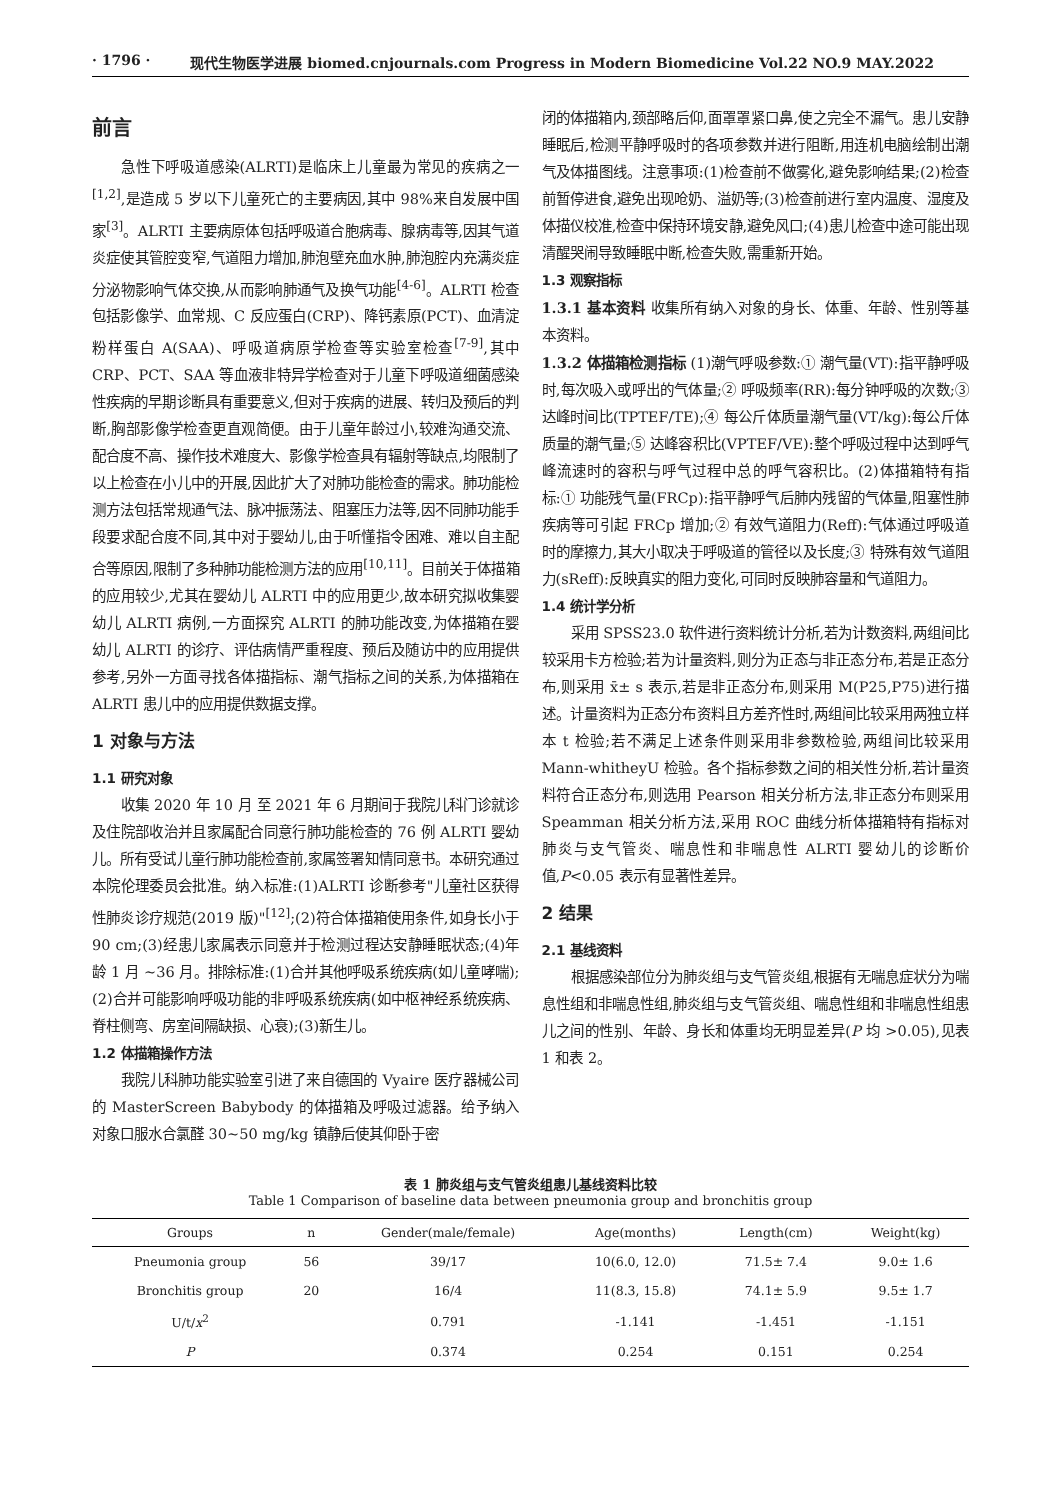· 1796 · 现代生物医学进展 biomed.cnjournals.com Progress in Modern Biomedicine Vol.22 NO.9 MAY.2022
前言
急性下呼吸道感染(ALRTI)是临床上儿童最为常见的疾病之一<sup>[1,2]</sup>,是造成 5 岁以下儿童死亡的主要病因,其中 98%来自发展中国家<sup>[3]</sup>。ALRTI 主要病原体包括呼吸道合胞病毒、腺病毒等,因其气道炎症使其管腔变窄,气道阻力增加,肺泡壁充血水肿,肺泡腔内充满炎症分泌物影响气体交换,从而影响肺通气及换气功能<sup>[4-6]</sup>。ALRTI 检查包括影像学、血常规、C 反应蛋白(CRP)、降钙素原(PCT)、血清淀粉样蛋白 A(SAA)、呼吸道病原学检查等实验室检查<sup>[7-9]</sup>,其中 CRP、PCT、SAA 等血液非特异学检查对于儿童下呼吸道细菌感染性疾病的早期诊断具有重要意义,但对于疾病的进展、转归及预后的判断,胸部影像学检查更直观简便。由于儿童年龄过小,较难沟通交流、配合度不高、操作技术难度大、影像学检查具有辐射等缺点,均限制了以上检查在小儿中的开展,因此扩大了对肺功能检查的需求。肺功能检测方法包括常规通气法、脉冲振荡法、阻塞压力法等,因不同肺功能手段要求配合度不同,其中对于婴幼儿,由于听懂指令困难、难以自主配合等原因,限制了多种肺功能检测方法的应用<sup>[10,11]</sup>。目前关于体描箱的应用较少,尤其在婴幼儿 ALRTI 中的应用更少,故本研究拟收集婴幼儿 ALRTI 病例,一方面探究 ALRTI 的肺功能改变,为体描箱在婴幼儿 ALRTI 的诊疗、评估病情严重程度、预后及随访中的应用提供参考,另外一方面寻找各体描指标、潮气指标之间的关系,为体描箱在 ALRTI 患儿中的应用提供数据支撑。
1 对象与方法
1.1 研究对象
收集 2020 年 10 月 至 2021 年 6 月期间于我院儿科门诊就诊及住院部收治并且家属配合同意行肺功能检查的 76 例 ALRTI 婴幼儿。所有受试儿童行肺功能检查前,家属签署知情同意书。本研究通过本院伦理委员会批准。纳入标准:(1)ALRTI 诊断参考"儿童社区获得性肺炎诊疗规范(2019 版)"<sup>[12]</sup>;(2)符合体描箱使用条件,如身长小于 90 cm;(3)经患儿家属表示同意并于检测过程达安静睡眠状态;(4)年龄 1 月 ~36 月。排除标准:(1)合并其他呼吸系统疾病(如儿童哮喘);(2)合并可能影响呼吸功能的非呼吸系统疾病(如中枢神经系统疾病、脊柱侧弯、房室间隔缺损、心衰);(3)新生儿。
1.2 体描箱操作方法
我院儿科肺功能实验室引进了来自德国的 Vyaire 医疗器械公司的 MasterScreen Babybody 的体描箱及呼吸过滤器。给予纳入对象口服水合氯醛 30~50 mg/kg 镇静后使其仰卧于密
闭的体描箱内,颈部略后仰,面罩罩紧口鼻,使之完全不漏气。患儿安静睡眠后,检测平静呼吸时的各项参数并进行阻断,用连机电脑绘制出潮气及体描图线。注意事项:(1)检查前不做雾化,避免影响结果;(2)检查前暂停进食,避免出现呛奶、溢奶等;(3)检查前进行室内温度、湿度及体描仪校准,检查中保持环境安静,避免风口;(4)患儿检查中途可能出现清醒哭闹导致睡眠中断,检查失败,需重新开始。
1.3 观察指标
1.3.1 基本资料 收集所有纳入对象的身长、体重、年龄、性别等基本资料。
1.3.2 体描箱检测指标 (1)潮气呼吸参数:① 潮气量(VT):指平静呼吸时,每次吸入或呼出的气体量;② 呼吸频率(RR):每分钟呼吸的次数;③ 达峰时间比(TPTEF/TE);④ 每公斤体质量潮气量(VT/kg):每公斤体质量的潮气量;⑤ 达峰容积比(VPTEF/VE):整个呼吸过程中达到呼气峰流速时的容积与呼气过程中总的呼气容积比。(2)体描箱特有指标:① 功能残气量(FRCp):指平静呼气后肺内残留的气体量,阻塞性肺疾病等可引起 FRCp 增加;② 有效气道阻力(Reff):气体通过呼吸道时的摩擦力,其大小取决于呼吸道的管径以及长度;③ 特殊有效气道阻力(sReff):反映真实的阻力变化,可同时反映肺容量和气道阻力。
1.4 统计学分析
采用 SPSS23.0 软件进行资料统计分析,若为计数资料,两组间比较采用卡方检验;若为计量资料,则分为正态与非正态分布,若是正态分布,则采用 x̄± s 表示,若是非正态分布,则采用 M(P25,P75)进行描述。计量资料为正态分布资料且方差齐性时,两组间比较采用两独立样本 t 检验;若不满足上述条件则采用非参数检验,两组间比较采用 Mann-whitheyU 检验。各个指标参数之间的相关性分析,若计量资料符合正态分布,则选用 Pearson 相关分析方法,非正态分布则采用 Speamman 相关分析方法,采用 ROC 曲线分析体描箱特有指标对肺炎与支气管炎、喘息性和非喘息性 ALRTI 婴幼儿的诊断价值,P<0.05 表示有显著性差异。
2 结果
2.1 基线资料
根据感染部位分为肺炎组与支气管炎组,根据有无喘息症状分为喘息性组和非喘息性组,肺炎组与支气管炎组、喘息性组和非喘息性组患儿之间的性别、年龄、身长和体重均无明显差异(P 均 >0.05),见表 1 和表 2。
表 1 肺炎组与支气管炎组患儿基线资料比较
Table 1 Comparison of baseline data between pneumonia group and bronchitis group
| Groups | n | Gender(male/female) | Age(months) | Length(cm) | Weight(kg) |
| --- | --- | --- | --- | --- | --- |
| Pneumonia group | 56 | 39/17 | 10(6.0, 12.0) | 71.5± 7.4 | 9.0± 1.6 |
| Bronchitis group | 20 | 16/4 | 11(8.3, 15.8) | 74.1± 5.9 | 9.5± 1.7 |
| U/t/ x<sup>2</sup> | | 0.791 | -1.141 | -1.451 | -1.151 |
| P | | 0.374 | 0.254 | 0.151 | 0.254 |